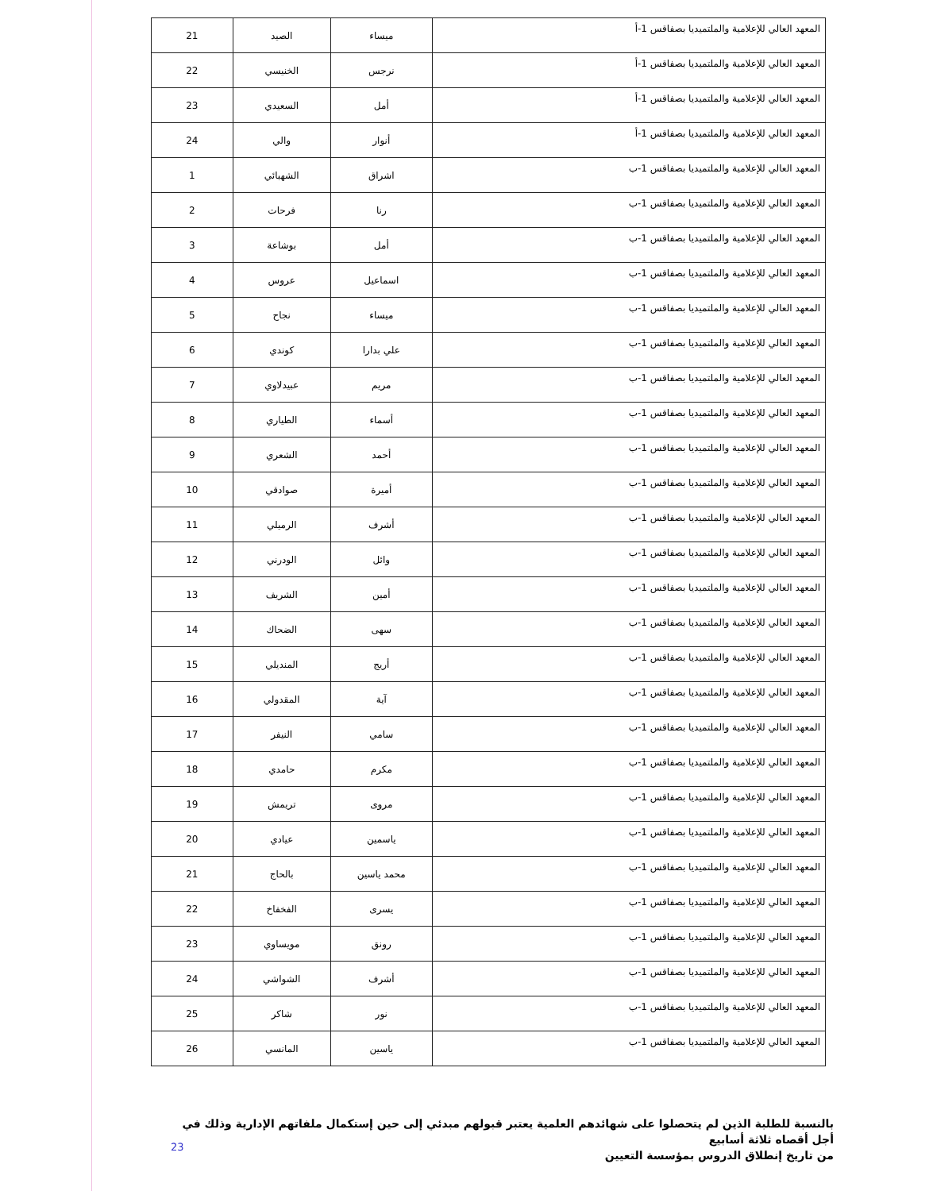| المعهد العالي للإعلامية والملتميديا بصفاقس 1-أ | ميساء | الصيد | 21 |
| المعهد العالي للإعلامية والملتميديا بصفاقس 1-أ | نرجس | الخنيسي | 22 |
| المعهد العالي للإعلامية والملتميديا بصفاقس 1-أ | أمل | السعيدي | 23 |
| المعهد العالي للإعلامية والملتميديا بصفاقس 1-أ | أنوار | والي | 24 |
| المعهد العالي للإعلامية والملتميديا بصفاقس 1-ب | اشراق | الشهبائي | 1 |
| المعهد العالي للإعلامية والملتميديا بصفاقس 1-ب | رنا | فرحات | 2 |
| المعهد العالي للإعلامية والملتميديا بصفاقس 1-ب | أمل | بوشاعة | 3 |
| المعهد العالي للإعلامية والملتميديا بصفاقس 1-ب | اسماعيل | عروس | 4 |
| المعهد العالي للإعلامية والملتميديا بصفاقس 1-ب | ميساء | نجاح | 5 |
| المعهد العالي للإعلامية والملتميديا بصفاقس 1-ب | علي بدارا | كوندي | 6 |
| المعهد العالي للإعلامية والملتميديا بصفاقس 1-ب | مريم | عبيدلاوي | 7 |
| المعهد العالي للإعلامية والملتميديا بصفاقس 1-ب | أسماء | الطياري | 8 |
| المعهد العالي للإعلامية والملتميديا بصفاقس 1-ب | أحمد | الشعري | 9 |
| المعهد العالي للإعلامية والملتميديا بصفاقس 1-ب | أميرة | صوادقي | 10 |
| المعهد العالي للإعلامية والملتميديا بصفاقس 1-ب | أشرف | الرميلي | 11 |
| المعهد العالي للإعلامية والملتميديا بصفاقس 1-ب | وائل | الودرني | 12 |
| المعهد العالي للإعلامية والملتميديا بصفاقس 1-ب | أمين | الشريف | 13 |
| المعهد العالي للإعلامية والملتميديا بصفاقس 1-ب | سهى | الضحاك | 14 |
| المعهد العالي للإعلامية والملتميديا بصفاقس 1-ب | أريج | المنديلي | 15 |
| المعهد العالي للإعلامية والملتميديا بصفاقس 1-ب | آية | المقدولي | 16 |
| المعهد العالي للإعلامية والملتميديا بصفاقس 1-ب | سامي | النيفر | 17 |
| المعهد العالي للإعلامية والملتميديا بصفاقس 1-ب | مكرم | حامدي | 18 |
| المعهد العالي للإعلامية والملتميديا بصفاقس 1-ب | مروى | تريمش | 19 |
| المعهد العالي للإعلامية والملتميديا بصفاقس 1-ب | ياسمين | عيادي | 20 |
| المعهد العالي للإعلامية والملتميديا بصفاقس 1-ب | محمد ياسين | بالحاج | 21 |
| المعهد العالي للإعلامية والملتميديا بصفاقس 1-ب | يسرى | الفخفاخ | 22 |
| المعهد العالي للإعلامية والملتميديا بصفاقس 1-ب | رونق | مويساوي | 23 |
| المعهد العالي للإعلامية والملتميديا بصفاقس 1-ب | أشرف | الشواشي | 24 |
| المعهد العالي للإعلامية والملتميديا بصفاقس 1-ب | نور | شاكر | 25 |
| المعهد العالي للإعلامية والملتميديا بصفاقس 1-ب | ياسين | المانسي | 26 |
بالنسبة للطلبة الذين لم يتحصلوا على شهائدهم العلمية يعتبر قبولهم مبدئي إلى حين إستكمال ملفاتهم الإدارية وذلك في أجل أقصاه ثلاثة أسابيع
من تاريخ إنطلاق الدروس بمؤسسة التعيين
23